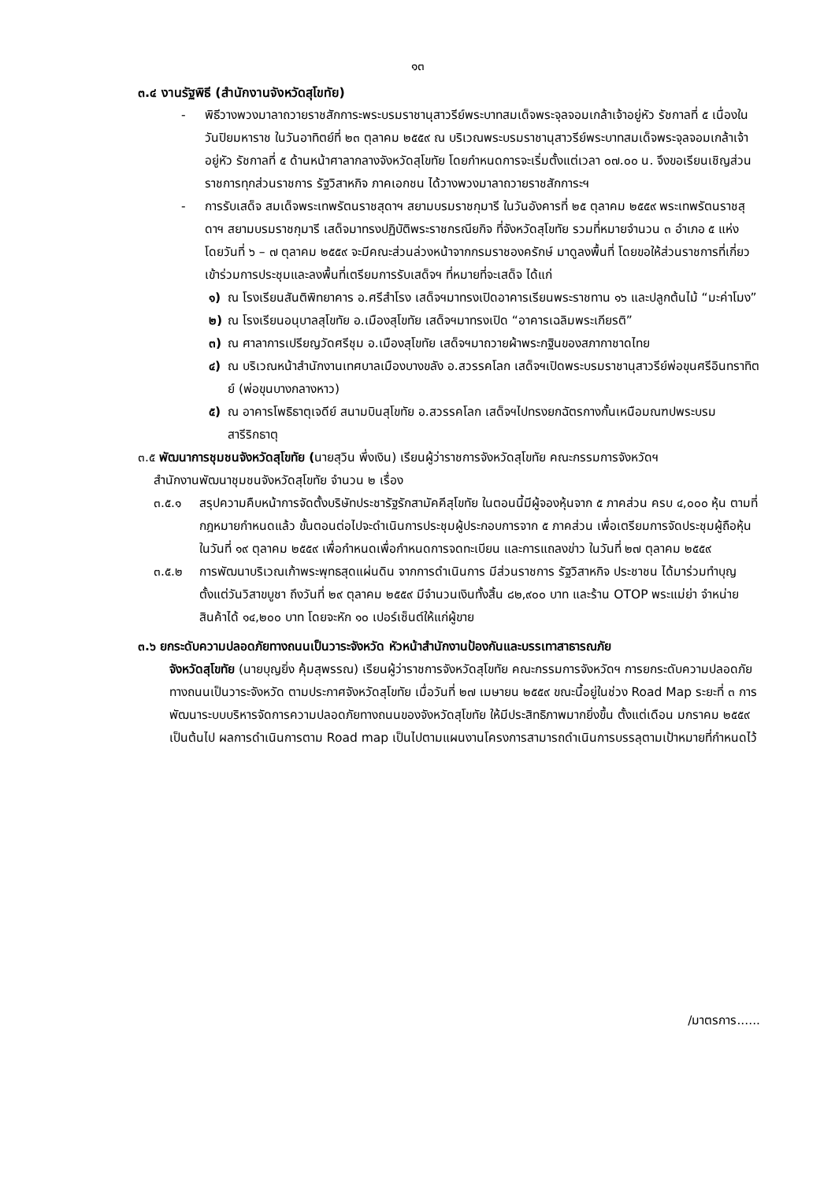๑๓
๓.๔ งานรัฐพิธี (สำนักงานจังหวัดสุโขทัย)
- พิธีวางพวงมาลาถวายราชสักการะพระบรมราชานุสาวรีย์พระบาทสมเด็จพระจุลจอมเกล้าเจ้าอยู่หัว รัชกาลที่ ๕ เนื่องในวันปิยมหาราช ในวันอาทิตย์ที่ ๒๓ ตุลาคม ๒๕๕๙ ณ บริเวณพระบรมราชานุสาวรีย์พระบาทสมเด็จพระจุลจอมเกล้าเจ้าอยู่หัว รัชกาลที่ ๕ ด้านหน้าศาลากลางจังหวัดสุโขทัย โดยกำหนดการจะเริ่มตั้งแต่เวลา ๐๗.๐๐ น. จึงขอเรียนเชิญส่วนราชการทุกส่วนราชการ รัฐวิสาหกิจ ภาคเอกชน ได้วางพวงมาลาถวายราชสักการะฯ
- การรับเสด็จ สมเด็จพระเทพรัตนราชสุดาฯ สยามบรมราชกุมารี ในวันอังคารที่ ๒๕ ตุลาคม ๒๕๕๙ พระเทพรัตนราชสุดาฯ สยามบรมราชกุมารี เสด็จมาทรงปฏิบัติพระราชกรณียกิจ ที่จังหวัดสุโขทัย รวมที่หมายจำนวน ๓ อำเภอ ๕ แห่ง โดยวันที่ ๖ – ๗ ตุลาคม ๒๕๕๙ จะมีคณะส่วนล่วงหน้าจากกรมราชองครักษ์ มาดูลงพื้นที่ โดยขอให้ส่วนราชการที่เกี่ยวเข้าร่วมการประชุมและลงพื้นที่เตรียมการรับเสด็จฯ ที่หมายที่จะเสด็จ ได้แก่
๑) ณ โรงเรียนสันติพิทยาคาร อ.ศรีสำโรง เสด็จฯมาทรงเปิดอาคารเรียนพระราชทาน ๑๖ และปลูกต้นไม้ “มะค่าโมง”
๒) ณ โรงเรียนอนุบาลสุโขทัย อ.เมืองสุโขทัย เสด็จฯมาทรงเปิด “อาคารเฉลิมพระเกียรติ”
๓) ณ ศาลาการเปรียญวัดศรีชุม อ.เมืองสุโขทัย เสด็จฯมาถวายผ้าพระกฐินของสภากาชาดไทย
๔) ณ บริเวณหน้าสำนักงานเทศบาลเมืองบางขลัง อ.สวรรคโลก เสด็จฯเปิดพระบรมราชานุสาวรีย์พ่อขุนศรีอินทราทิตย์ (พ่อขุนบางกลางหาว)
๕) ณ อาคารโพธิธาตุเจดีย์ สนามบินสุโขทัย อ.สวรรคโลก เสด็จฯไปทรงยกฉัตรกางกั้นเหนือมณฑปพระบรมสารีริกธาตุ
๓.๕ พัฒนาการชุมชนจังหวัดสุโขทัย (นายสุวิน พึ่งเงิน) เรียนผู้ว่าราชการจังหวัดสุโขทัย คณะกรรมการจังหวัดฯ
สำนักงานพัฒนาชุมชนจังหวัดสุโขทัย จำนวน ๒ เรื่อง
๓.๕.๑ สรุปความคืบหน้าการจัดตั้งบริษัทประชารัฐรักสามัคคีสุโขทัย ในตอนนี้มีผู้จองหุ้นจาก ๕ ภาคส่วน ครบ ๔,๐๐๐ หุ้น ตามที่กฎหมายกำหนดแล้ว ขั้นตอนต่อไปจะดำเนินการประชุมผู้ประกอบการจาก ๕ ภาคส่วน เพื่อเตรียมการจัดประชุมผู้ถือหุ้น ในวันที่ ๑๙ ตุลาคม ๒๕๕๙ เพื่อกำหนดเพื่อกำหนดการจดทะเบียน และการแถลงข่าว ในวันที่ ๒๗ ตุลาคม ๒๕๕๙
๓.๕.๒ การพัฒนาบริเวณเก้าพระพุทธสุดแผ่นดิน จากการดำเนินการ มีส่วนราชการ รัฐวิสาหกิจ ประชาชน ได้มาร่วมทำบุญ ตั้งแต่วันวิสาขบูชา ถึงวันที่ ๒๙ ตุลาคม ๒๕๕๙ มีจำนวนเงินทั้งสิ้น ๘๒,๙๐๐ บาท และร้าน OTOP พระแม่ย่า จำหน่ายสินค้าได้ ๑๔,๒๐๐ บาท โดยจะหัก ๑๐ เปอร์เซ็นต์ให้แก่ผู้ขาย
๓.๖ ยกระดับความปลอดภัยทางถนนเป็นวาระจังหวัด หัวหน้าสำนักงานป้องกันและบรรเทาสาธารณภัย
จังหวัดสุโขทัย (นายบุญยิ่ง คุ้มสุพรรณ) เรียนผู้ว่าราชการจังหวัดสุโขทัย คณะกรรมการจังหวัดฯ การยกระดับความปลอดภัยทางถนนเป็นวาระจังหวัด ตามประกาศจังหวัดสุโขทัย เมื่อวันที่ ๒๗ เมษายน ๒๕๕๙ ขณะนี้อยู่ในช่วง Road Map ระยะที่ ๓ การพัฒนาระบบบริหารจัดการความปลอดภัยทางถนนของจังหวัดสุโขทัย ให้มีประสิทธิภาพมากยิ่งขึ้น ตั้งแต่เดือน มกราคม ๒๕๕๙ เป็นต้นไป ผลการดำเนินการตาม Road map เป็นไปตามแผนงานโครงการสามารถดำเนินการบรรลุตามเป้าหมายที่กำหนดไว้
/มาตรการ......